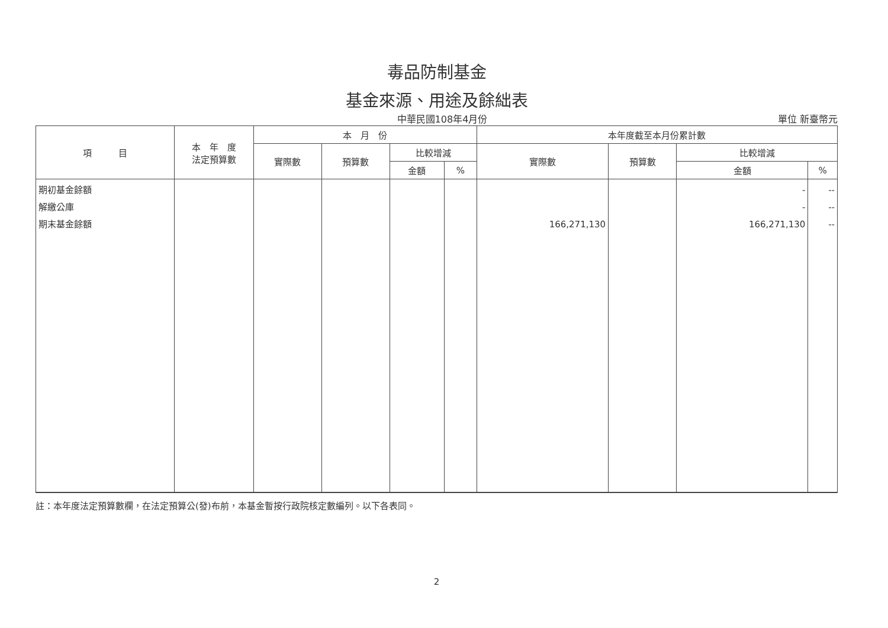毒品防制基金
基金來源、用途及餘絀表
中華民國108年4月份 單位 新臺幣元
| 項 目 | 本 年 度 法定預算數 | 本 月 份 | | | | 本年度截至本月份累計數 | | | |
| --- | --- | --- | --- | --- | --- | --- | --- | --- | --- |
| | | 實際數 | 預算數 | 比較增減 | | 實際數 | 預算數 | 比較增減 | |
| | | | | 金額 | % | | | 金額 | % |
| 期初基金餘額 解繳公庫 期末基金餘額 | | | | | | 166,271,130 | | - - 166,271,130 | -- -- -- |
註：本年度法定預算數欄，在法定預算公(發)布前，本基金暫按行政院核定數編列。以下各表同。
2